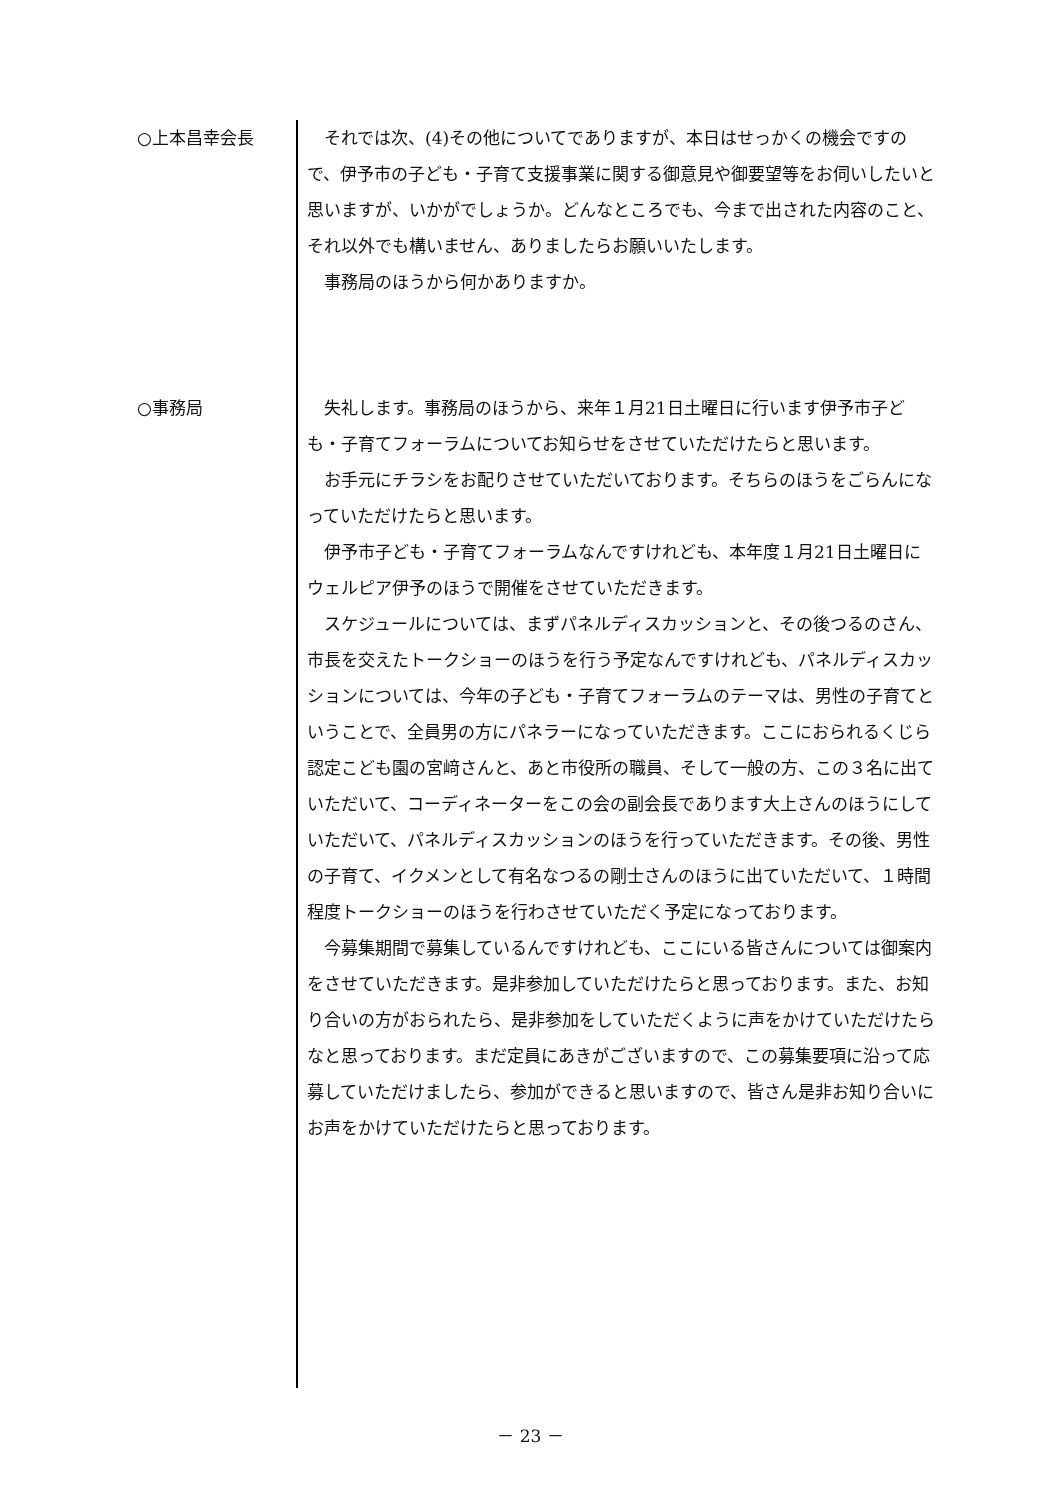○上本昌幸会長 それでは次、(4)その他についてでありますが、本日はせっかくの機会ですので、伊予市の子ども・子育て支援事業に関する御意見や御要望等をお伺いしたいと思いますが、いかがでしょうか。どんなところでも、今まで出された内容のこと、それ以外でも構いません、ありましたらお願いいたします。
事務局のほうから何かありますか。
○事務局 失礼します。事務局のほうから、来年１月21日土曜日に行います伊予市子ども・子育てフォーラムについてお知らせをさせていただけたらと思います。
お手元にチラシをお配りさせていただいております。そちらのほうをごらんになっていただけたらと思います。
伊予市子ども・子育てフォーラムなんですけれども、本年度１月21日土曜日にウェルピア伊予のほうで開催をさせていただきます。
スケジュールについては、まずパネルディスカッションと、その後つるのさん、市長を交えたトークショーのほうを行う予定なんですけれども、パネルディスカッションについては、今年の子ども・子育てフォーラムのテーマは、男性の子育てということで、全員男の方にパネラーになっていただきます。ここにおられるくじら認定こども園の宮﨑さんと、あと市役所の職員、そして一般の方、この３名に出ていただいて、コーディネーターをこの会の副会長であります大上さんのほうにしていただいて、パネルディスカッションのほうを行っていただきます。その後、男性の子育て、イクメンとして有名なつるの剛士さんのほうに出ていただいて、１時間程度トークショーのほうを行わさせていただく予定になっております。
今募集期間で募集しているんですけれども、ここにいる皆さんについては御案内をさせていただきます。是非参加していただけたらと思っております。また、お知り合いの方がおられたら、是非参加をしていただくように声をかけていただけたらなと思っております。まだ定員にあきがございますので、この募集要項に沿って応募していただけましたら、参加ができると思いますので、皆さん是非お知り合いにお声をかけていただけたらと思っております。
－ 23 －